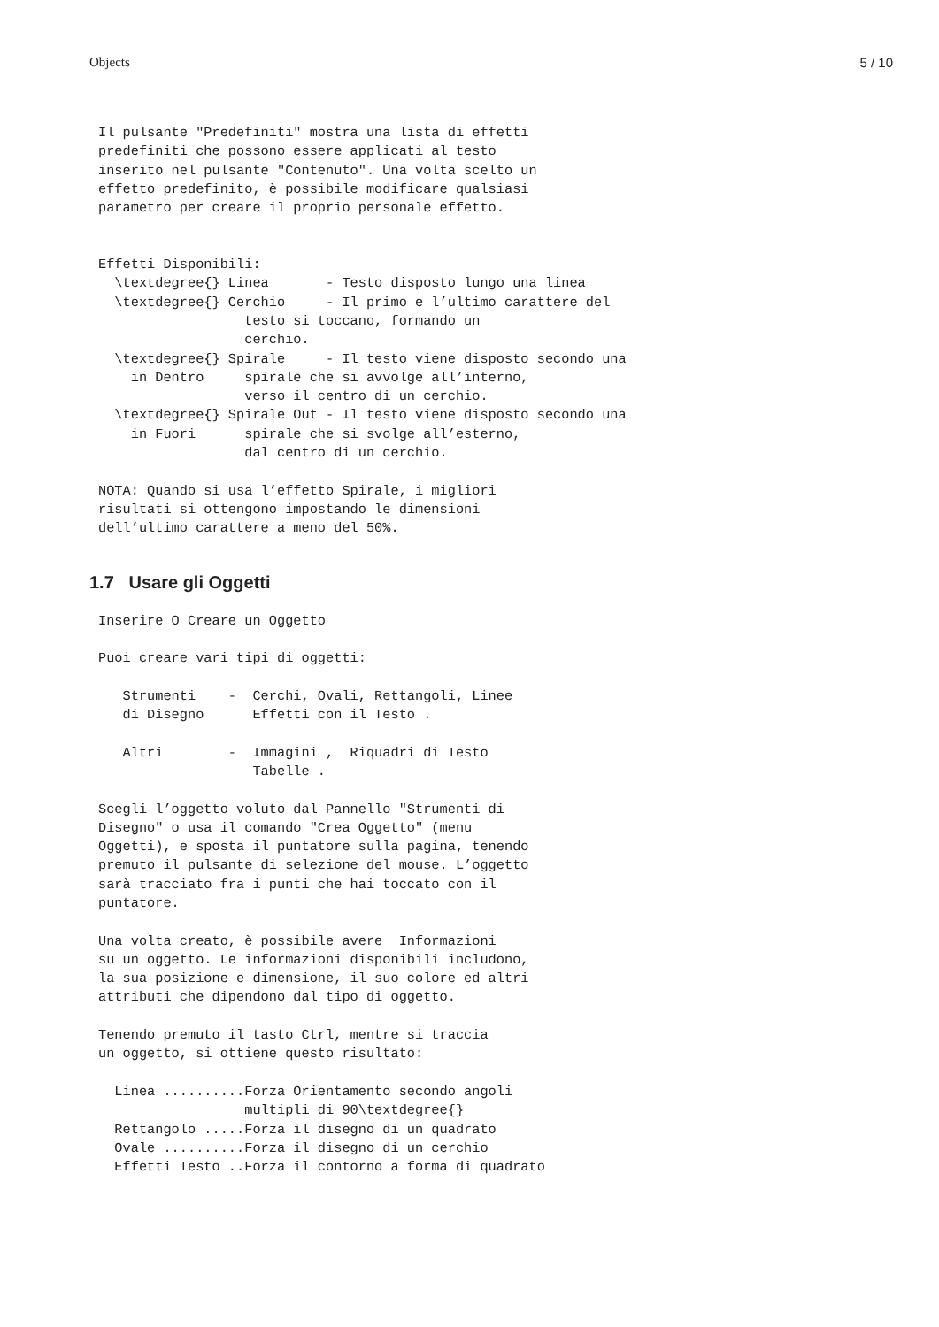Objects 5 / 10
Il pulsante "Predefiniti" mostra una lista di effetti
predefiniti che possono essere applicati al testo
inserito nel pulsante "Contenuto". Una volta scelto un
effetto predefinito, è possibile modificare qualsiasi
parametro per creare il proprio personale effetto.


Effetti Disponibili:
  \textdegree{} Linea       - Testo disposto lungo una linea
  \textdegree{} Cerchio     - Il primo e l’ultimo carattere del
                  testo si toccano, formando un
                  cerchio.
  \textdegree{} Spirale     - Il testo viene disposto secondo una
    in Dentro     spirale che si avvolge all’interno,
                  verso il centro di un cerchio.
  \textdegree{} Spirale Out - Il testo viene disposto secondo una
    in Fuori      spirale che si svolge all’esterno,
                  dal centro di un cerchio.

NOTA: Quando si usa l’effetto Spirale, i migliori
risultati si ottengono impostando le dimensioni
dell’ultimo carattere a meno del 50%.
1.7 Usare gli Oggetti
Inserire O Creare un Oggetto

Puoi creare vari tipi di oggetti:

   Strumenti    -  Cerchi, Ovali, Rettangoli, Linee
   di Disegno      Effetti con il Testo .

   Altri        -  Immagini ,  Riquadri di Testo
                   Tabelle .

Scegli l’oggetto voluto dal Pannello "Strumenti di
Disegno" o usa il comando "Crea Oggetto" (menu
Oggetti), e sposta il puntatore sulla pagina, tenendo
premuto il pulsante di selezione del mouse. L’oggetto
sarà tracciato fra i punti che hai toccato con il
puntatore.

Una volta creato, è possibile avere  Informazioni
su un oggetto. Le informazioni disponibili includono,
la sua posizione e dimensione, il suo colore ed altri
attributi che dipendono dal tipo di oggetto.

Tenendo premuto il tasto Ctrl, mentre si traccia
un oggetto, si ottiene questo risultato:

  Linea ..........Forza Orientamento secondo angoli
                  multipli di 90\textdegree{}
  Rettangolo .....Forza il disegno di un quadrato
  Ovale ..........Forza il disegno di un cerchio
  Effetti Testo ..Forza il contorno a forma di quadrato